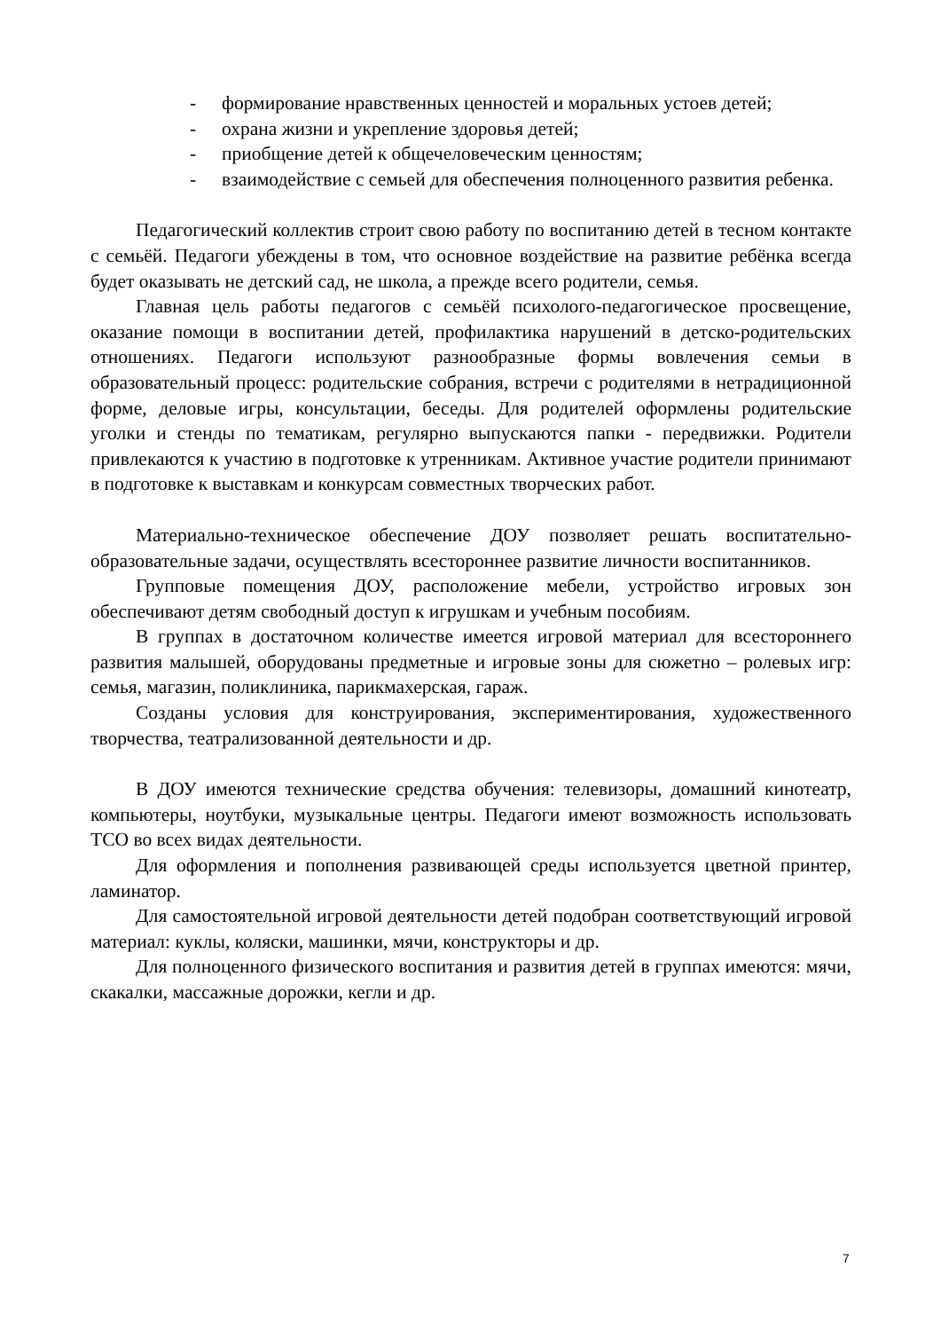- формирование нравственных ценностей и моральных устоев детей;
- охрана жизни и укрепление здоровья детей;
- приобщение детей к общечеловеческим ценностям;
- взаимодействие с семьей для обеспечения полноценного развития ребенка.
Педагогический коллектив строит свою работу по воспитанию детей в тесном контакте с семьёй. Педагоги убеждены в том, что основное воздействие на развитие ребёнка всегда будет оказывать не детский сад, не школа, а прежде всего родители, семья.
Главная цель работы педагогов с семьёй психолого-педагогическое просвещение, оказание помощи в воспитании детей, профилактика нарушений в детско-родительских отношениях. Педагоги используют разнообразные формы вовлечения семьи в образовательный процесс: родительские собрания, встречи с родителями в нетрадиционной форме, деловые игры, консультации, беседы. Для родителей оформлены родительские уголки и стенды по тематикам, регулярно выпускаются папки - передвижки. Родители привлекаются к участию в подготовке к утренникам. Активное участие родители принимают в подготовке к выставкам и конкурсам совместных творческих работ.
Материально-техническое обеспечение ДОУ позволяет решать воспитательно-образовательные задачи, осуществлять всестороннее развитие личности воспитанников.
Групповые помещения ДОУ, расположение мебели, устройство игровых зон обеспечивают детям свободный доступ к игрушкам и учебным пособиям.
В группах в достаточном количестве имеется игровой материал для всестороннего развития малышей, оборудованы предметные и игровые зоны для сюжетно – ролевых игр: семья, магазин, поликлиника, парикмахерская, гараж.
Созданы условия для конструирования, экспериментирования, художественного творчества, театрализованной деятельности и др.
В ДОУ имеются технические средства обучения: телевизоры, домашний кинотеатр, компьютеры, ноутбуки, музыкальные центры. Педагоги имеют возможность использовать ТСО во всех видах деятельности.
Для оформления и пополнения развивающей среды используется цветной принтер, ламинатор.
Для самостоятельной игровой деятельности детей подобран соответствующий игровой материал: куклы, коляски, машинки, мячи, конструкторы и др.
Для полноценного физического воспитания и развития детей в группах имеются: мячи, скакалки, массажные дорожки, кегли и др.
7